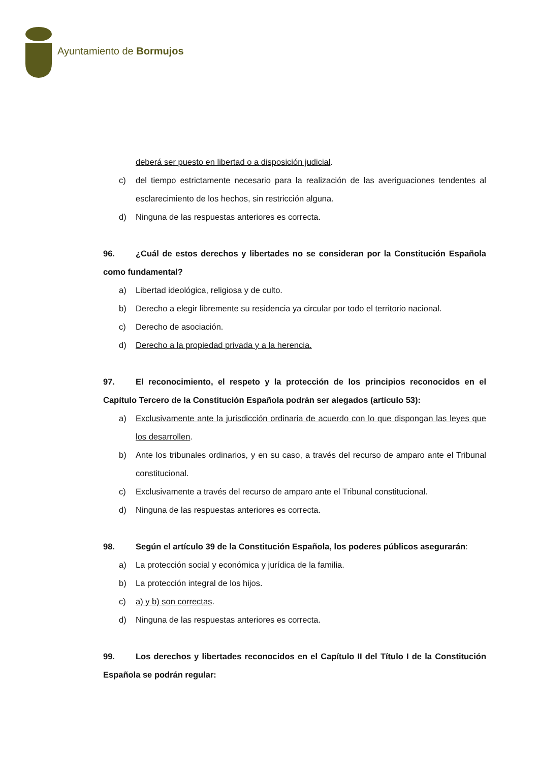Ayuntamiento de Bormujos
deberá ser puesto en libertad o a disposición judicial.
c) del tiempo estrictamente necesario para la realización de las averiguaciones tendentes al esclarecimiento de los hechos, sin restricción alguna.
d) Ninguna de las respuestas anteriores es correcta.
96. ¿Cuál de estos derechos y libertades no se consideran por la Constitución Española como fundamental?
a) Libertad ideológica, religiosa y de culto.
b) Derecho a elegir libremente su residencia ya circular por todo el territorio nacional.
c) Derecho de asociación.
d) Derecho a la propiedad privada y a la herencia.
97. El reconocimiento, el respeto y la protección de los principios reconocidos en el Capítulo Tercero de la Constitución Española podrán ser alegados (artículo 53):
a) Exclusivamente ante la jurisdicción ordinaria de acuerdo con lo que dispongan las leyes que los desarrollen.
b) Ante los tribunales ordinarios, y en su caso, a través del recurso de amparo ante el Tribunal constitucional.
c) Exclusivamente a través del recurso de amparo ante el Tribunal constitucional.
d) Ninguna de las respuestas anteriores es correcta.
98. Según el artículo 39 de la Constitución Española, los poderes públicos asegurarán:
a) La protección social y económica y jurídica de la familia.
b) La protección integral de los hijos.
c) a) y b) son correctas.
d) Ninguna de las respuestas anteriores es correcta.
99. Los derechos y libertades reconocidos en el Capítulo II del Título I de la Constitución Española se podrán regular: